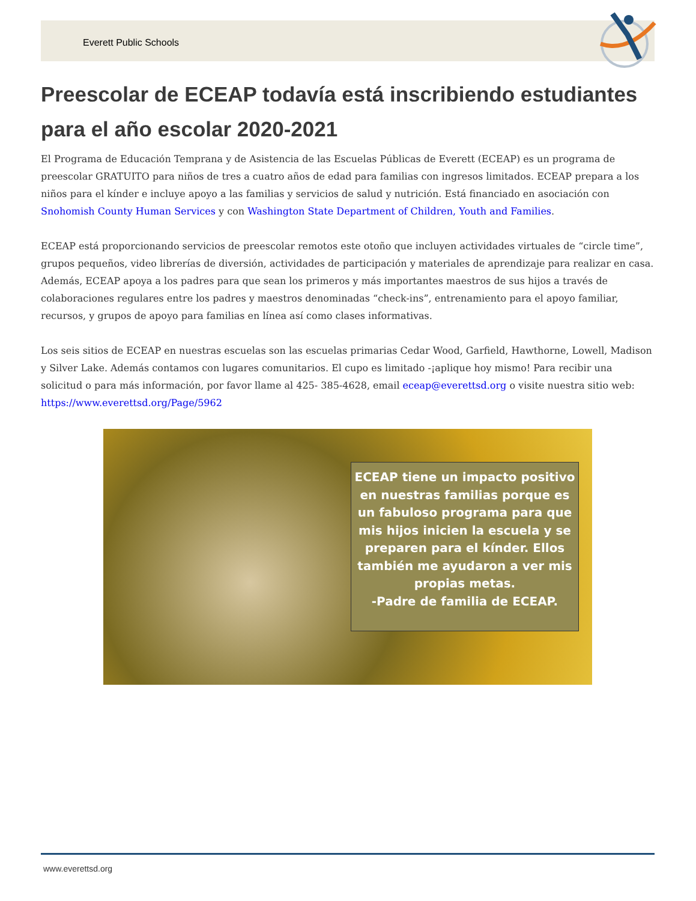Everett Public Schools
Preescolar de ECEAP todavía está inscribiendo estudiantes para el año escolar 2020-2021
El Programa de Educación Temprana y de Asistencia de las Escuelas Públicas de Everett (ECEAP) es un programa de preescolar GRATUITO para niños de tres a cuatro años de edad para familias con ingresos limitados. ECEAP prepara a los niños para el kínder e incluye apoyo a las familias y servicios de salud y nutrición. Está financiado en asociación con Snohomish County Human Services y con Washington State Department of Children, Youth and Families.
ECEAP está proporcionando servicios de preescolar remotos este otoño que incluyen actividades virtuales de “circle time”, grupos pequeños, video librerías de diversión, actividades de participación y materiales de aprendizaje para realizar en casa. Además, ECEAP apoya a los padres para que sean los primeros y más importantes maestros de sus hijos a través de colaboraciones regulares entre los padres y maestros denominadas “check-ins”, entrenamiento para el apoyo familiar, recursos, y grupos de apoyo para familias en línea así como clases informativas.
Los seis sitios de ECEAP en nuestras escuelas son las escuelas primarias Cedar Wood, Garfield, Hawthorne, Lowell, Madison y Silver Lake. Además contamos con lugares comunitarios. El cupo es limitado -¡aplique hoy mismo! Para recibir una solicitud o para más información, por favor llame al 425- 385-4628, email eceap@everettsd.org o visite nuestra sitio web: https://www.everettsd.org/Page/5962
ECEAP tiene un impacto positivo en nuestras familias porque es un fabuloso programa para que mis hijos inicien la escuela y se preparen para el kínder. Ellos también me ayudaron a ver mis propias metas.
-Padre de familia de ECEAP.
www.everettsd.org